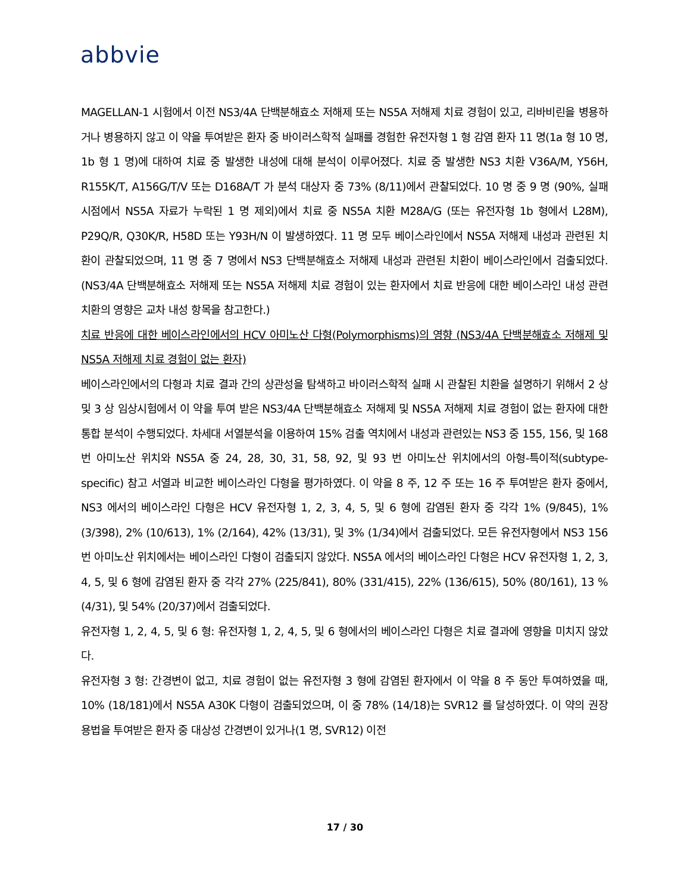abbvie
MAGELLAN-1 시험에서 이전 NS3/4A 단백분해효소 저해제 또는 NS5A 저해제 치료 경험이 있고, 리바비린을 병용하거나 병용하지 않고 이 약을 투여받은 환자 중 바이러스학적 실패를 경험한 유전자형 1 형 감염 환자 11 명(1a 형 10 명, 1b 형 1 명)에 대하여 치료 중 발생한 내성에 대해 분석이 이루어졌다. 치료 중 발생한 NS3 치환 V36A/M, Y56H, R155K/T, A156G/T/V 또는 D168A/T 가 분석 대상자 중 73% (8/11)에서 관찰되었다. 10 명 중 9 명 (90%, 실패 시점에서 NS5A 자료가 누락된 1 명 제외)에서 치료 중 NS5A 치환 M28A/G (또는 유전자형 1b 형에서 L28M), P29Q/R, Q30K/R, H58D 또는 Y93H/N 이 발생하였다. 11 명 모두 베이스라인에서 NS5A 저해제 내성과 관련된 치환이 관찰되었으며, 11 명 중 7 명에서 NS3 단백분해효소 저해제 내성과 관련된 치환이 베이스라인에서 검출되었다.(NS3/4A 단백분해효소 저해제 또는 NS5A 저해제 치료 경험이 있는 환자에서 치료 반응에 대한 베이스라인 내성 관련 치환의 영향은 교차 내성 항목을 참고한다.)
치료 반응에 대한 베이스라인에서의 HCV 아미노산 다형(Polymorphisms)의 영향 (NS3/4A 단백분해효소 저해제 및 NS5A 저해제 치료 경험이 없는 환자)
베이스라인에서의 다형과 치료 결과 간의 상관성을 탐색하고 바이러스학적 실패 시 관찰된 치환을 설명하기 위해서 2 상 및 3 상 임상시험에서 이 약을 투여 받은 NS3/4A 단백분해효소 저해제 및 NS5A 저해제 치료 경험이 없는 환자에 대한 통합 분석이 수행되었다. 차세대 서열분석을 이용하여 15% 검출 역치에서 내성과 관련있는 NS3 중 155, 156, 및 168 번 아미노산 위치와 NS5A 중 24, 28, 30, 31, 58, 92, 및 93 번 아미노산 위치에서의 아형-특이적(subtype-specific) 참고 서열과 비교한 베이스라인 다형을 평가하였다. 이 약을 8 주, 12 주 또는 16 주 투여받은 환자 중에서, NS3 에서의 베이스라인 다형은 HCV 유전자형 1, 2, 3, 4, 5, 및 6 형에 감염된 환자 중 각각 1% (9/845), 1% (3/398), 2% (10/613), 1% (2/164), 42% (13/31), 및 3% (1/34)에서 검출되었다. 모든 유전자형에서 NS3 156 번 아미노산 위치에서는 베이스라인 다형이 검출되지 않았다. NS5A 에서의 베이스라인 다형은 HCV 유전자형 1, 2, 3, 4, 5, 및 6 형에 감염된 환자 중 각각 27% (225/841), 80% (331/415), 22% (136/615), 50% (80/161), 13 % (4/31), 및 54% (20/37)에서 검출되었다.
유전자형 1, 2, 4, 5, 및 6 형: 유전자형 1, 2, 4, 5, 및 6 형에서의 베이스라인 다형은 치료 결과에 영향을 미치지 않았다.
유전자형 3 형: 간경변이 없고, 치료 경험이 없는 유전자형 3 형에 감염된 환자에서 이 약을 8 주 동안 투여하였을 때, 10% (18/181)에서 NS5A A30K 다형이 검출되었으며, 이 중 78% (14/18)는 SVR12 를 달성하였다. 이 약의 권장 용법을 투여받은 환자 중 대상성 간경변이 있거나(1 명, SVR12) 이전
17 / 30